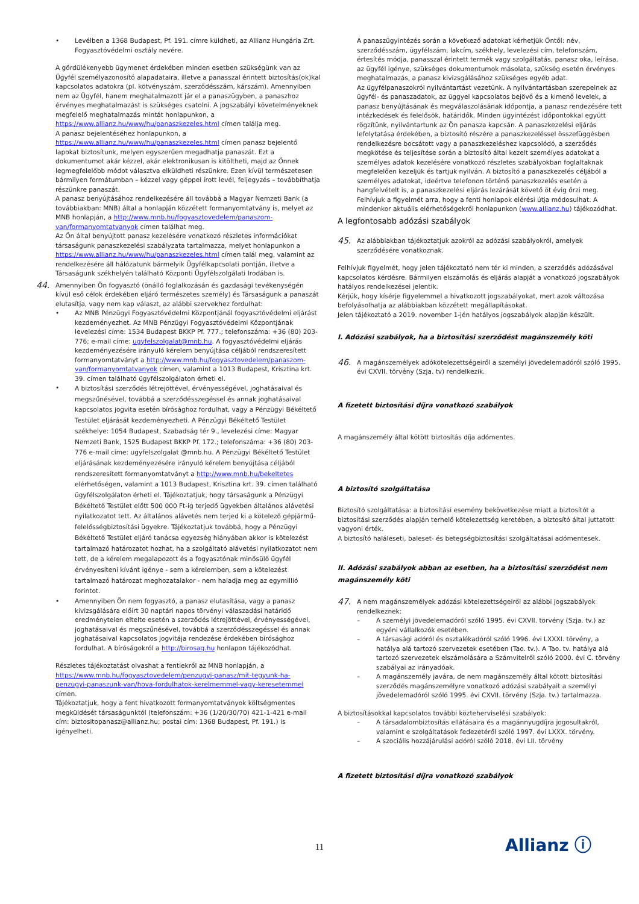• Levélben a 1368 Budapest, Pf. 191. címre küldheti, az Allianz Hungária Zrt. Fogyasztóvédelmi osztály nevére.
A gördülékenyebb ügymenet érdekében minden esetben szükségünk van az Ügyfél személyazonosító alapadataira, illetve a panasszal érintett biztosítás(ok)kal kapcsolatos adatokra (pl. kötvényszám, szerződésszám, kárszám). Amennyiben nem az Ügyfél, hanem meghatalmazott jár el a panaszügyben, a panaszhoz érvényes meghatalmazást is szükséges csatolni. A jogszabályi követelményeknek megfelelő meghatalmazás mintát honlapunkon, a https://www.allianz.hu/www/hu/panaszkezeles.html címen találja meg.
A panasz bejelentéséhez honlapunkon, a https://www.allianz.hu/www/hu/panaszkezeles.html címen panasz bejelentő lapokat biztosítunk, melyen egyszerűen megadhatja panaszát. Ezt a dokumentumot akár kézzel, akár elektronikusan is kitöltheti, majd az Önnek legmegfelelőbb módot választva elküldheti részünkre. Ezen kívül természetesen bármilyen formátumban – kézzel vagy géppel írott levél, feljegyzés – továbbíthatja részünkre panaszát.
A panasz benyújtásához rendelkezésére áll továbbá a Magyar Nemzeti Bank (a továbbiakban: MNB) által a honlapján közzétett formanyomtatvány is, melyet az MNB honlapján, a http://www.mnb.hu/fogyasztovedelem/panaszom-van/formanyomtatvanyok címen találhat meg.
Az Ön által benyújtott panasz kezelésére vonatkozó részletes információkat társaságunk panaszkezelési szabályzata tartalmazza, melyet honlapunkon a https://www.allianz.hu/www/hu/panaszkezeles.html címen talál meg, valamint az rendelkezésére áll hálózatunk bármelyik Ügyfélkapcsolati pontján, illetve a Társaságunk székhelyén található Központi Ügyfélszolgálati Irodában is.
44.
Amennyiben Ön fogyasztó (önálló foglalkozásán és gazdasági tevékenységén kívül eső célok érdekében eljáró természetes személy) és Társaságunk a panaszát elutasítja, vagy nem kap választ, az alábbi szervekhez fordulhat:
• Az MNB Pénzügyi Fogyasztóvédelmi Központjánál fogyasztóvédelmi eljárást kezdeményezhet. Az MNB Pénzügyi Fogyasztóvédelmi Központjának levelezési címe: 1534 Budapest BKKP Pf. 777.; telefonszáma: +36 (80) 203-776; e-mail címe: ugyfelszolgalat@mnb.hu. A fogyasztóvédelmi eljárás kezdeményezésére irányuló kérelem benyújtása céljából rendszeresített formanyomtatványt a http://www.mnb.hu/fogyasztovedelem/panaszom-van/formanyomtatvanyok címen, valamint a 1013 Budapest, Krisztina krt. 39. címen található ügyfélszolgálaton érheti el.
•
A biztosítási szerződés létrejöttével, érvényességével, joghatásaival és megszűnésével, továbbá a szerződésszegéssel és annak joghatásaival kapcsolatos jogvita esetén bírósághoz fordulhat, vagy a Pénzügyi Békéltető Testület eljárását kezdeményezheti. A Pénzügyi Békéltető Testület székhelye: 1054 Budapest, Szabadság tér 9., levelezési címe: Magyar Nemzeti Bank, 1525 Budapest BKKP Pf. 172.; telefonszáma: +36 (80) 203-776 e-mail címe: ugyfelszolgalat @mnb.hu. A Pénzügyi Békéltető Testület eljárásának kezdeményezésére irányuló kérelem benyújtása céljából rendszeresített formanyomtatványt a http://www.mnb.hu/bekeltetes elérhetőségen, valamint a 1013 Budapest, Krisztina krt. 39. címen található ügyfélszolgálaton érheti el. Tájékoztatjuk, hogy társaságunk a Pénzügyi Békéltető Testület előtt 500 000 Ft-ig terjedő ügyekben általános alávetési nyilatkozatot tett. Az általános alávetés nem terjed ki a kötelező gépjármű-felelősségbiztosítási ügyekre. Tájékoztatjuk továbbá, hogy a Pénzügyi Békéltető Testület eljáró tanácsa egyezség hiányában akkor is kötelezést tartalmazó határozatot hozhat, ha a szolgáltató alávetési nyilatkozatot nem tett, de a kérelem megalapozott és a fogyasztónak minősülő ügyfél érvényesíteni kívánt igénye - sem a kérelemben, sem a kötelezést tartalmazó határozat meghozatalakor - nem haladja meg az egymillió forintot.
• Amennyiben Ön nem fogyasztó, a panasz elutasítása, vagy a panasz kivizsgálására előírt 30 naptári napos törvényi válaszadási határidő eredménytelen eltelte esetén a szerződés létrejöttével, érvényességével, joghatásaival és megszűnésével, továbbá a szerződésszegéssel és annak joghatásaival kapcsolatos jogvitája rendezése érdekében bírósághoz fordulhat. A bíróságokról a http://birosag.hu honlapon tájékozódhat.
Részletes tájékoztatást olvashat a fentiekről az MNB honlapján, a https://www.mnb.hu/fogyasztovedelem/penzugyi-panasz/mit-tegyunk-ha-penzugyi-panaszunk-van/hova-fordulhatok-kerelmemmel-vagy-keresetemmel címen.
Tájékoztatjuk, hogy a fent hivatkozott formanyomtatványok költségmentes megküldését társaságunktól (telefonszám: +36 (1/20/30/70) 421-1-421 e-mail cím: biztositopanasz@allianz.hu; postai cím: 1368 Budapest, Pf. 191.) is igényelheti.
A panaszügyintézés során a következő adatokat kérhetjük Öntől: név, szerződésszám, ügyfélszám, lakcím, székhely, levelezési cím, telefonszám, értesítés módja, panasszal érintett termék vagy szolgáltatás, panasz oka, leírása, az ügyfél igénye, szükséges dokumentumok másolata, szükség esetén érvényes meghatalmazás, a panasz kivizsgálásához szükséges egyéb adat.
Az ügyfélpanaszokról nyilvántartást vezetünk. A nyilvántartásban szerepelnek az ügyfél- és panaszadatok, az üggyel kapcsolatos bejövő és a kimenő levelek, a panasz benyújtásának és megválaszolásának időpontja, a panasz rendezésére tett intézkedések és felelősök, határidők. Minden ügyintézést időpontokkal együtt rögzítünk, nyilvántartunk az Ön panasza kapcsán. A panaszkezelési eljárás lefolytatása érdekében, a biztosító részére a panaszkezeléssel összefüggésben rendelkezésre bocsátott vagy a panaszkezeléshez kapcsolódó, a szerződés megkötése és teljesítése során a biztosító által kezelt személyes adatokat a személyes adatok kezelésére vonatkozó részletes szabályokban foglaltaknak megfelelően kezeljük és tartjuk nyilván. A biztosító a panaszkezelés céljából a személyes adatokat, ideértve telefonon történő panaszkezelés esetén a hangfelvételt is, a panaszkezelési eljárás lezárását követő öt évig őrzi meg.
Felhívjuk a figyelmét arra, hogy a fenti honlapok elérési útja módosulhat. A mindenkor aktuális elérhetőségekről honlapunkon (www.allianz.hu) tájékozódhat.
A legfontosabb adózási szabályok
45.
Az alábbiakban tájékoztatjuk azokról az adózási szabályokról, amelyek szerződésére vonatkoznak.
Felhívjuk figyelmét, hogy jelen tájékoztató nem tér ki minden, a szerződés adózásával kapcsolatos kérdésre. Bármilyen elszámolás és eljárás alapját a vonatkozó jogszabályok hatályos rendelkezései jelentik.
Kérjük, hogy kísérje figyelemmel a hivatkozott jogszabályokat, mert azok változása befolyásolhatja az alábbiakban közzétett megállapításokat.
Jelen tájékoztató a 2019. november 1-jén hatályos jogszabályok alapján készült.
I. Adózási szabályok, ha a biztosítási szerződést magánszemély köti
46.
A magánszemélyek adókötelezettségeiről a személyi jövedelemadóról szóló 1995. évi CXVII. törvény (Szja. tv) rendelkezik.
A fizetett biztosítási díjra vonatkozó szabályok
A magánszemély által kötött biztosítás díja adómentes.
A biztosító szolgáltatása
Biztosító szolgáltatása: a biztosítási esemény bekövetkezése miatt a biztosítót a biztosítási szerződés alapján terhelő kötelezettség keretében, a biztosító által juttatott vagyoni érték.
A biztosító haláleseti, baleset- és betegségbiztosítási szolgáltatásai adómentesek.
II. Adózási szabályok abban az esetben, ha a biztosítási szerződést nem magánszemély köti
47.
A nem magánszemélyek adózási kötelezettségeiről az alábbi jogszabályok rendelkeznek:
– A személyi jövedelemadóról szóló 1995. évi CXVII. törvény (Szja. tv.) az egyéni vállalkozók esetében.
– A társasági adóról és osztalékadóról szóló 1996. évi LXXXI. törvény, a hatálya alá tartozó szervezetek esetében (Tao. tv.). A Tao. tv. hatálya alá tartozó szervezetek elszámolására a Számvitelről szóló 2000. évi C. törvény szabályai az irányadóak.
– A magánszemély javára, de nem magánszemély által kötött biztosítási szerződés magánszemélyre vonatkozó adózási szabályait a személyi jövedelemadóról szóló 1995. évi CXVII. törvény (Szja. tv.) tartalmazza.
A biztosításokkal kapcsolatos további közteherviselési szabályok:
– A társadalombiztosítás ellátásaira és a magánnyugdíjra jogosultakról, valamint e szolgáltatások fedezetéről szóló 1997. évi LXXX. törvény.
– A szociális hozzájárulási adóról szóló 2018. évi LII. törvény
A fizetett biztosítási díjra vonatkozó szabályok
11 Allianz ⓘ